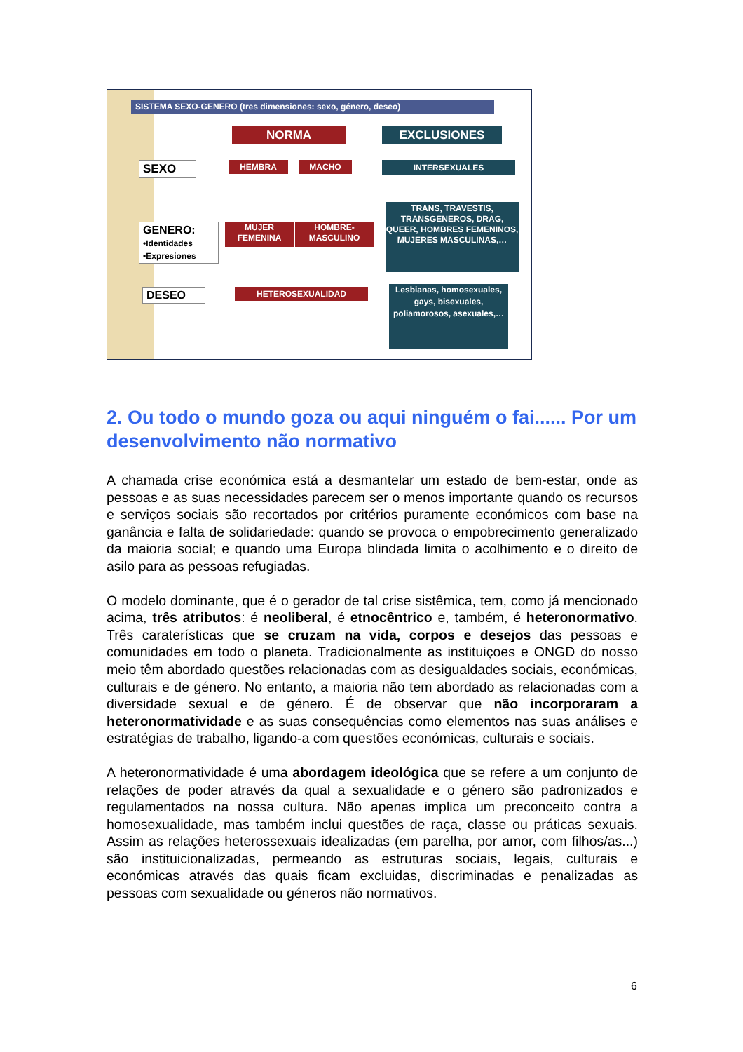SISTEMA SEXO-GENERO (tres dimensiones: sexo, género, deseo)
NORMA EXCLUSIONES
SEXO HEMBRA MACHO INTERSEXUALES
GENERO:
•Identidades
•Expresiones
MUJER
FEMENINA
HOMBRE-
MASCULINO
TRANS, TRAVESTIS, TRANSGENEROS, DRAG, QUEER, HOMBRES FEMENINOS, MUJERES MASCULINAS,…
DESEO HETEROSEXUALIDAD
Lesbianas, homosexuales, gays, bisexuales, poliamorosos, asexuales,…
2. Ou todo o mundo goza ou aqui ninguém o fai...... Por um desenvolvimento não normativo
A chamada crise económica está a desmantelar um estado de bem-estar, onde as pessoas e as suas necessidades parecem ser o menos importante quando os recursos e serviços sociais são recortados por critérios puramente económicos com base na ganância e falta de solidariedade: quando se provoca o empobrecimento generalizado da maioria social; e quando uma Europa blindada limita o acolhimento e o direito de asilo para as pessoas refugiadas.
O modelo dominante, que é o gerador de tal crise sistêmica, tem, como já mencionado acima, três atributos: é neoliberal, é etnocêntrico e, também, é heteronormativo. Três caraterísticas que se cruzam na vida, corpos e desejos das pessoas e comunidades em todo o planeta. Tradicionalmente as instituiçoes e ONGD do nosso meio têm abordado questões relacionadas com as desigualdades sociais, económicas, culturais e de género. No entanto, a maioria não tem abordado as relacionadas com a diversidade sexual e de género. É de observar que não incorporaram a heteronormatividade e as suas consequências como elementos nas suas análises e estratégias de trabalho, ligando-a com questões económicas, culturais e sociais.
A heteronormatividade é uma abordagem ideológica que se refere a um conjunto de relações de poder através da qual a sexualidade e o género são padronizados e regulamentados na nossa cultura. Não apenas implica um preconceito contra a homosexualidade, mas também inclui questões de raça, classe ou práticas sexuais. Assim as relações heterossexuais idealizadas (em parelha, por amor, com filhos/as...) são instituicionalizadas, permeando as estruturas sociais, legais, culturais e económicas através das quais ficam excluidas, discriminadas e penalizadas as pessoas com sexualidade ou géneros não normativos.
6